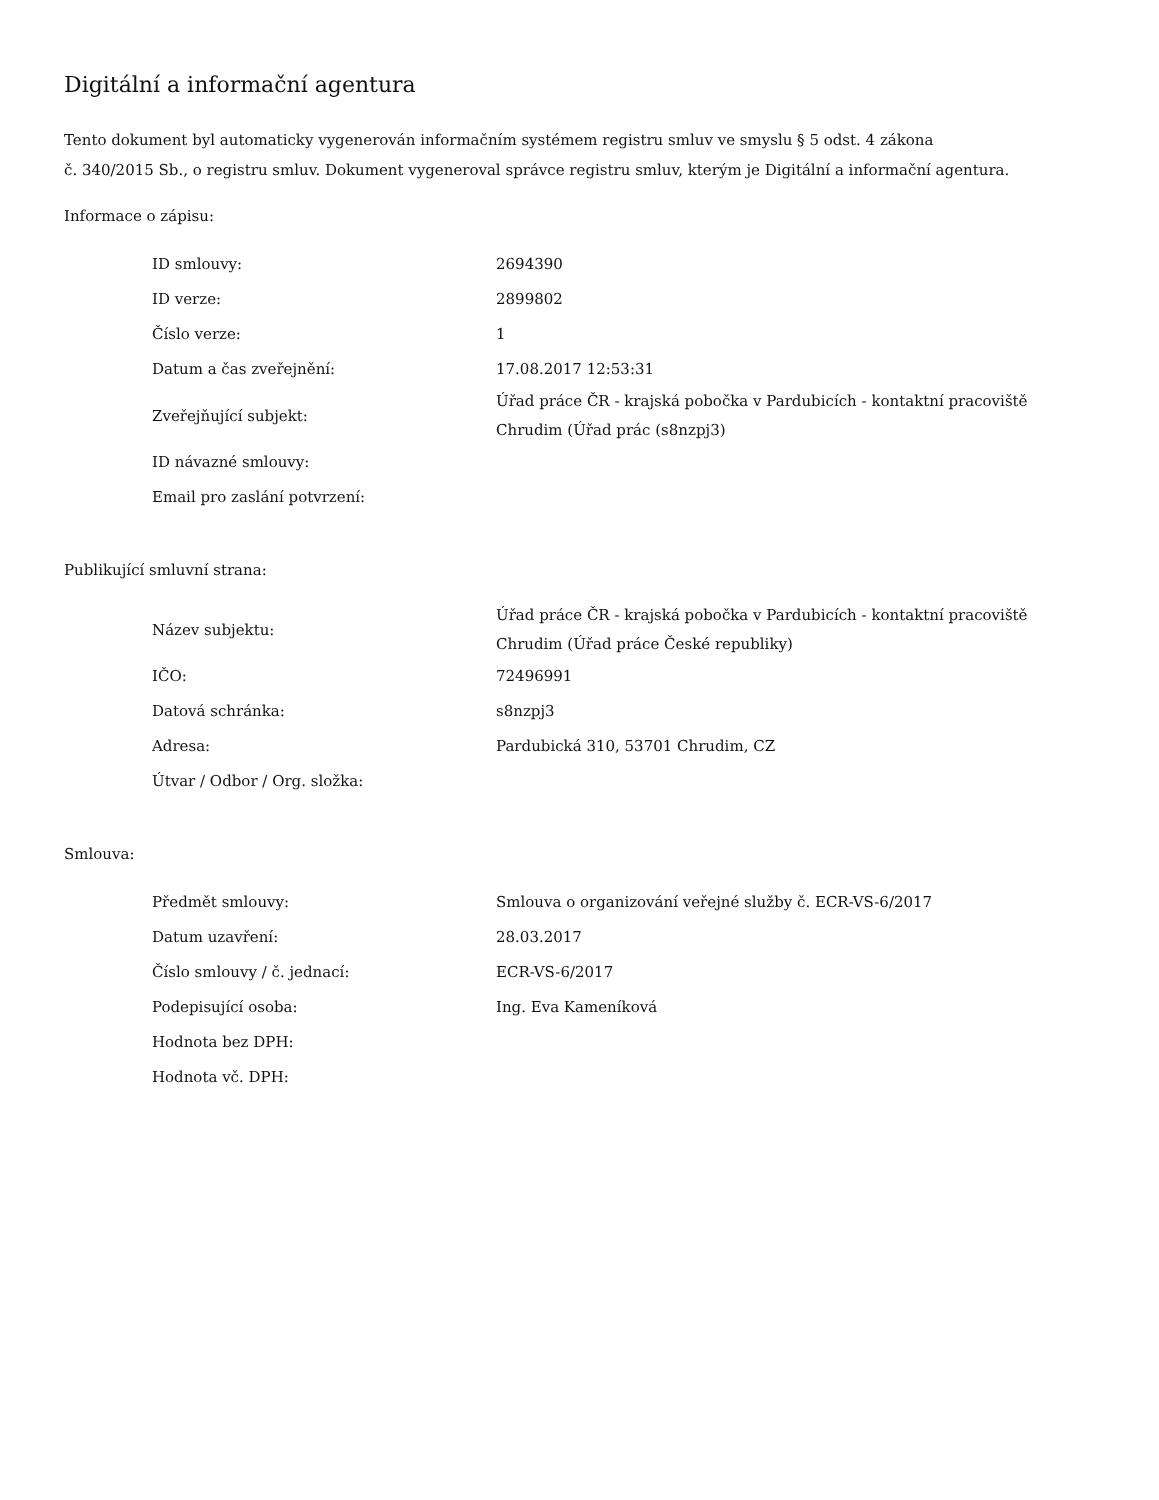Digitální a informační agentura
Tento dokument byl automaticky vygenerován informačním systémem registru smluv ve smyslu § 5 odst. 4 zákona
č. 340/2015 Sb., o registru smluv. Dokument vygeneroval správce registru smluv, kterým je Digitální a informační agentura.
Informace o zápisu:
| ID smlouvy: | 2694390 |
| ID verze: | 2899802 |
| Číslo verze: | 1 |
| Datum a čas zveřejnění: | 17.08.2017 12:53:31 |
| Zveřejňující subjekt: | Úřad práce ČR - krajská pobočka v Pardubicích - kontaktní pracoviště Chrudim (Úřad prác (s8nzpj3) |
| ID návazné smlouvy: | |
| Email pro zaslání potvrzení: | |
Publikující smluvní strana:
| Název subjektu: | Úřad práce ČR - krajská pobočka v Pardubicích - kontaktní pracoviště Chrudim (Úřad práce České republiky) |
| IČO: | 72496991 |
| Datová schránka: | s8nzpj3 |
| Adresa: | Pardubická 310, 53701 Chrudim, CZ |
| Útvar / Odbor / Org. složka: | |
Smlouva:
| Předmět smlouvy: | Smlouva o organizování veřejné služby č. ECR-VS-6/2017 |
| Datum uzavření: | 28.03.2017 |
| Číslo smlouvy / č. jednací: | ECR-VS-6/2017 |
| Podepisující osoba: | Ing. Eva Kameníková |
| Hodnota bez DPH: | |
| Hodnota vč. DPH: | |